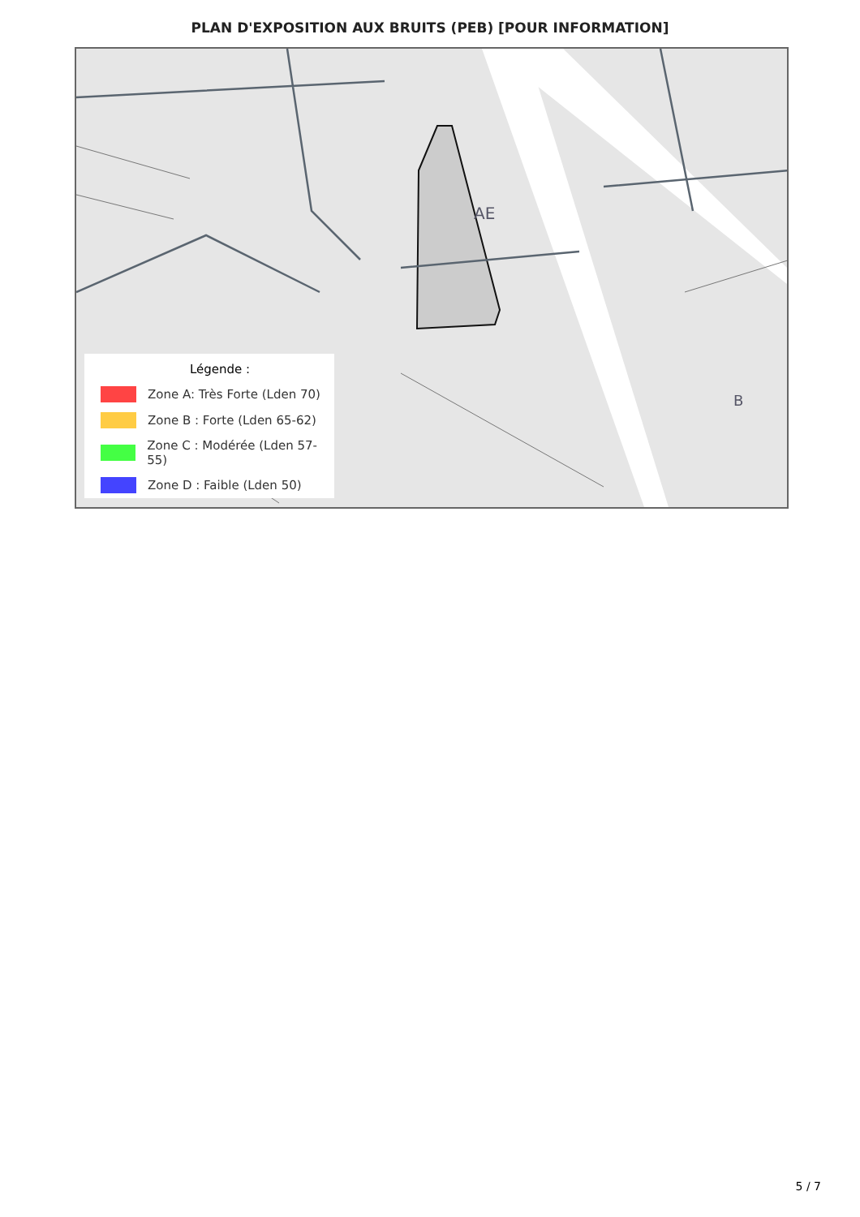PLAN D'EXPOSITION AUX BRUITS (PEB) [POUR INFORMATION]
AE
B
Légende :
Zone A: Très Forte (Lden 70)
Zone B : Forte (Lden 65-62)
Zone C : Modérée (Lden 57-55)
Zone D : Faible (Lden 50)
5 / 7